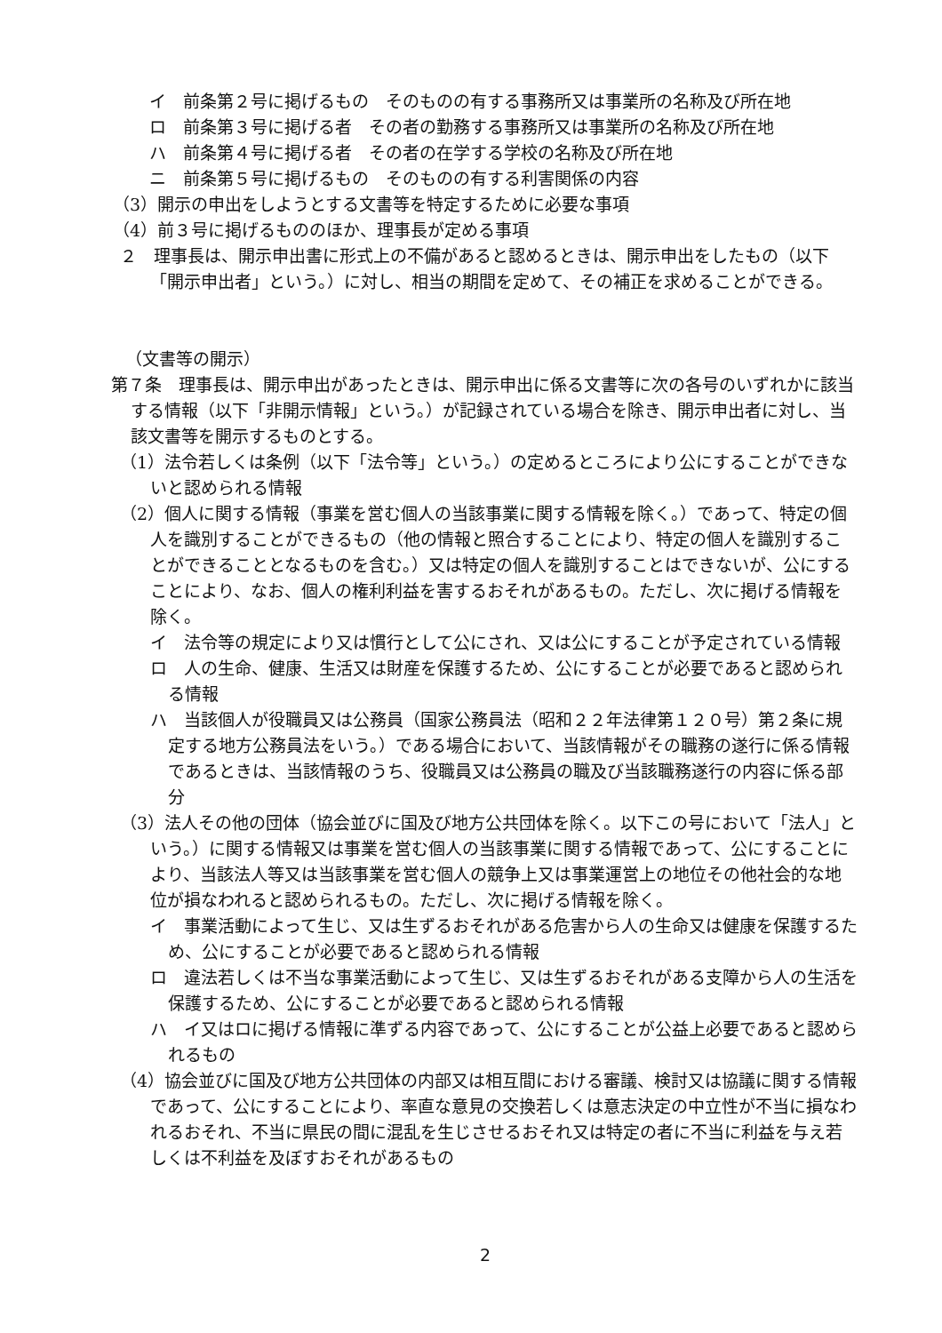イ　前条第２号に掲げるもの　そのものの有する事務所又は事業所の名称及び所在地
ロ　前条第３号に掲げる者　その者の勤務する事務所又は事業所の名称及び所在地
ハ　前条第４号に掲げる者　その者の在学する学校の名称及び所在地
ニ　前条第５号に掲げるもの　そのものの有する利害関係の内容
（3）開示の申出をしようとする文書等を特定するために必要な事項
（4）前３号に掲げるもののほか、理事長が定める事項
２　理事長は、開示申出書に形式上の不備があると認めるときは、開示申出をしたもの（以下「開示申出者」という。）に対し、相当の期間を定めて、その補正を求めることができる。
（文書等の開示）
第７条　理事長は、開示申出があったときは、開示申出に係る文書等に次の各号のいずれかに該当する情報（以下「非開示情報」という。）が記録されている場合を除き、開示申出者に対し、当該文書等を開示するものとする。
（1）法令若しくは条例（以下「法令等」という。）の定めるところにより公にすることができないと認められる情報
（2）個人に関する情報（事業を営む個人の当該事業に関する情報を除く。）であって、特定の個人を識別することができるもの（他の情報と照合することにより、特定の個人を識別することができることとなるものを含む。）又は特定の個人を識別することはできないが、公にすることにより、なお、個人の権利利益を害するおそれがあるもの。ただし、次に掲げる情報を除く。
イ　法令等の規定により又は慣行として公にされ、又は公にすることが予定されている情報
ロ　人の生命、健康、生活又は財産を保護するため、公にすることが必要であると認められる情報
ハ　当該個人が役職員又は公務員（国家公務員法（昭和２２年法律第１２０号）第２条に規定する地方公務員法をいう。）である場合において、当該情報がその職務の遂行に係る情報であるときは、当該情報のうち、役職員又は公務員の職及び当該職務遂行の内容に係る部分
（3）法人その他の団体（協会並びに国及び地方公共団体を除く。以下この号において「法人」という。）に関する情報又は事業を営む個人の当該事業に関する情報であって、公にすることにより、当該法人等又は当該事業を営む個人の競争上又は事業運営上の地位その他社会的な地位が損なわれると認められるもの。ただし、次に掲げる情報を除く。
イ　事業活動によって生じ、又は生ずるおそれがある危害から人の生命又は健康を保護するため、公にすることが必要であると認められる情報
ロ　違法若しくは不当な事業活動によって生じ、又は生ずるおそれがある支障から人の生活を保護するため、公にすることが必要であると認められる情報
ハ　イ又はロに掲げる情報に準ずる内容であって、公にすることが公益上必要であると認められるもの
（4）協会並びに国及び地方公共団体の内部又は相互間における審議、検討又は協議に関する情報であって、公にすることにより、率直な意見の交換若しくは意志決定の中立性が不当に損なわれるおそれ、不当に県民の間に混乱を生じさせるおそれ又は特定の者に不当に利益を与え若しくは不利益を及ぼすおそれがあるもの
2